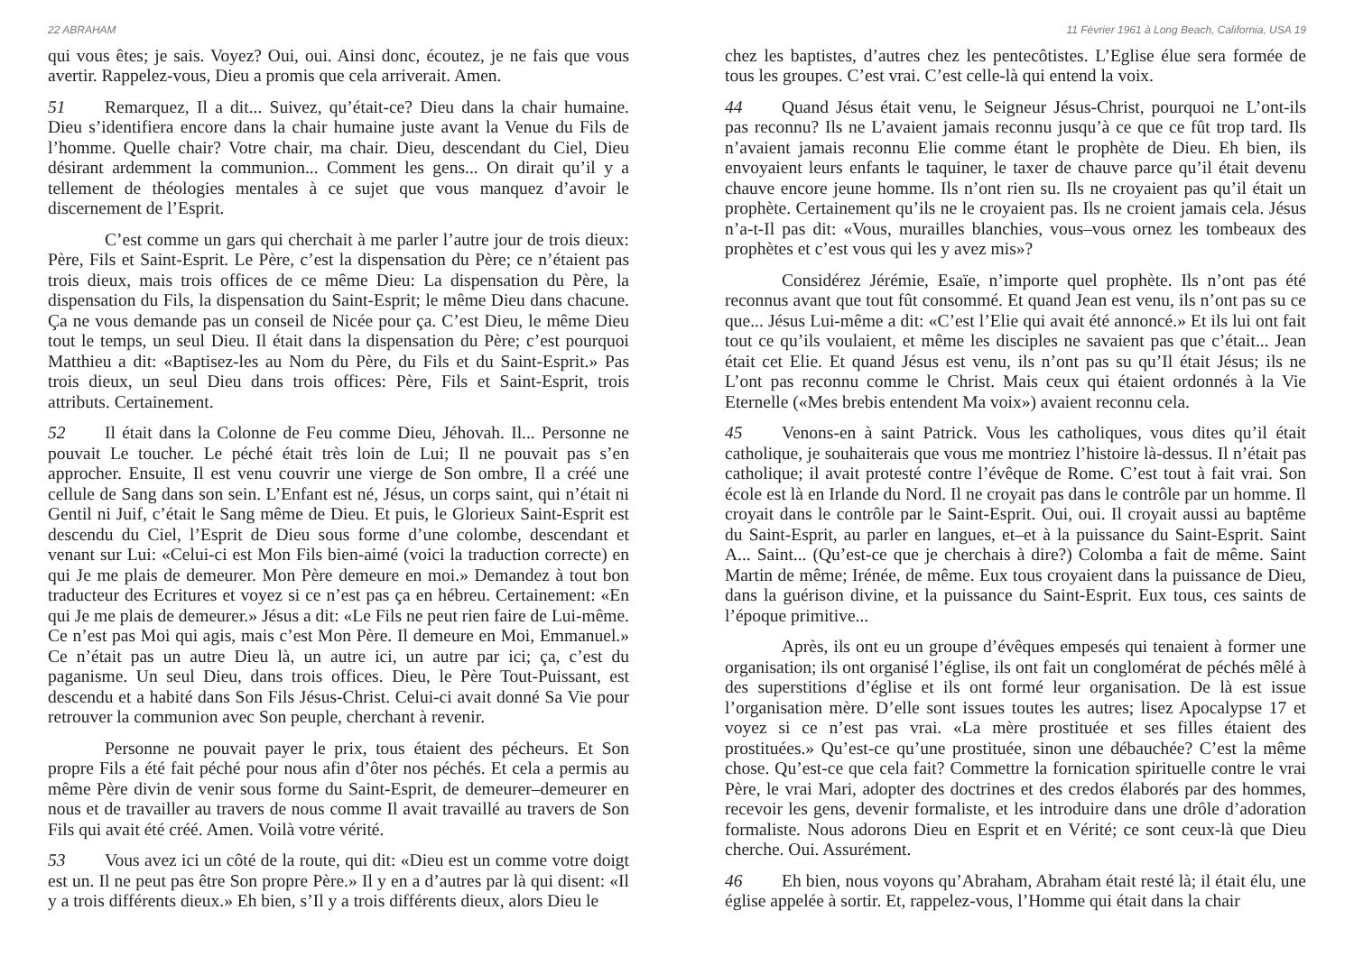22 ABRAHAM
qui vous êtes; je sais. Voyez? Oui, oui. Ainsi donc, écoutez, je ne fais que vous avertir. Rappelez-vous, Dieu a promis que cela arriverait. Amen.
51 Remarquez, Il a dit... Suivez, qu’était-ce? Dieu dans la chair humaine. Dieu s’identifiera encore dans la chair humaine juste avant la Venue du Fils de l’homme. Quelle chair? Votre chair, ma chair. Dieu, descendant du Ciel, Dieu désirant ardemment la communion... Comment les gens... On dirait qu’il y a tellement de théologies mentales à ce sujet que vous manquez d’avoir le discernement de l’Esprit.
C’est comme un gars qui cherchait à me parler l’autre jour de trois dieux: Père, Fils et Saint-Esprit. Le Père, c’est la dispensation du Père; ce n’étaient pas trois dieux, mais trois offices de ce même Dieu: La dispensation du Père, la dispensation du Fils, la dispensation du Saint-Esprit; le même Dieu dans chacune. Ça ne vous demande pas un conseil de Nicée pour ça. C’est Dieu, le même Dieu tout le temps, un seul Dieu. Il était dans la dispensation du Père; c’est pourquoi Matthieu a dit: «Baptisez-les au Nom du Père, du Fils et du Saint-Esprit.» Pas trois dieux, un seul Dieu dans trois offices: Père, Fils et Saint-Esprit, trois attributs. Certainement.
52 Il était dans la Colonne de Feu comme Dieu, Jéhovah. Il... Personne ne pouvait Le toucher. Le péché était très loin de Lui; Il ne pouvait pas s’en approcher. Ensuite, Il est venu couvrir une vierge de Son ombre, Il a créé une cellule de Sang dans son sein. L’Enfant est né, Jésus, un corps saint, qui n’était ni Gentil ni Juif, c’était le Sang même de Dieu. Et puis, le Glorieux Saint-Esprit est descendu du Ciel, l’Esprit de Dieu sous forme d’une colombe, descendant et venant sur Lui: «Celui-ci est Mon Fils bien-aimé (voici la traduction correcte) en qui Je me plais de demeurer. Mon Père demeure en moi.» Demandez à tout bon traducteur des Ecritures et voyez si ce n’est pas ça en hébreu. Certainement: «En qui Je me plais de demeurer.» Jésus a dit: «Le Fils ne peut rien faire de Lui-même. Ce n’est pas Moi qui agis, mais c’est Mon Père. Il demeure en Moi, Emmanuel.» Ce n’était pas un autre Dieu là, un autre ici, un autre par ici; ça, c’est du paganisme. Un seul Dieu, dans trois offices. Dieu, le Père Tout-Puissant, est descendu et a habité dans Son Fils Jésus-Christ. Celui-ci avait donné Sa Vie pour retrouver la communion avec Son peuple, cherchant à revenir.
Personne ne pouvait payer le prix, tous étaient des pécheurs. Et Son propre Fils a été fait péché pour nous afin d’ôter nos péchés. Et cela a permis au même Père divin de venir sous forme du Saint-Esprit, de demeurer–demeurer en nous et de travailler au travers de nous comme Il avait travaillé au travers de Son Fils qui avait été créé. Amen. Voilà votre vérité.
53 Vous avez ici un côté de la route, qui dit: «Dieu est un comme votre doigt est un. Il ne peut pas être Son propre Père.» Il y en a d’autres par là qui disent: «Il y a trois différents dieux.» Eh bien, s’Il y a trois différents dieux, alors Dieu le
11 Février 1961 à Long Beach, California, USA 19
chez les baptistes, d’autres chez les pentecôtistes. L’Eglise élue sera formée de tous les groupes. C’est vrai. C’est celle-là qui entend la voix.
44 Quand Jésus était venu, le Seigneur Jésus-Christ, pourquoi ne L’ont-ils pas reconnu? Ils ne L’avaient jamais reconnu jusqu’à ce que ce fût trop tard. Ils n’avaient jamais reconnu Elie comme étant le prophète de Dieu. Eh bien, ils envoyaient leurs enfants le taquiner, le taxer de chauve parce qu’il était devenu chauve encore jeune homme. Ils n’ont rien su. Ils ne croyaient pas qu’il était un prophète. Certainement qu’ils ne le croyaient pas. Ils ne croient jamais cela. Jésus n’a-t-Il pas dit: «Vous, murailles blanchies, vous–vous ornez les tombeaux des prophètes et c’est vous qui les y avez mis»?
Considérez Jérémie, Esaïe, n’importe quel prophète. Ils n’ont pas été reconnus avant que tout fût consommé. Et quand Jean est venu, ils n’ont pas su ce que... Jésus Lui-même a dit: «C’est l’Elie qui avait été annoncé.» Et ils lui ont fait tout ce qu’ils voulaient, et même les disciples ne savaient pas que c’était... Jean était cet Elie. Et quand Jésus est venu, ils n’ont pas su qu’Il était Jésus; ils ne L’ont pas reconnu comme le Christ. Mais ceux qui étaient ordonnés à la Vie Eternelle («Mes brebis entendent Ma voix») avaient reconnu cela.
45 Venons-en à saint Patrick. Vous les catholiques, vous dites qu’il était catholique, je souhaiterais que vous me montriez l’histoire là-dessus. Il n’était pas catholique; il avait protesté contre l’évêque de Rome. C’est tout à fait vrai. Son école est là en Irlande du Nord. Il ne croyait pas dans le contrôle par un homme. Il croyait dans le contrôle par le Saint-Esprit. Oui, oui. Il croyait aussi au baptême du Saint-Esprit, au parler en langues, et–et à la puissance du Saint-Esprit. Saint A... Saint... (Qu’est-ce que je cherchais à dire?) Colomba a fait de même. Saint Martin de même; Irénée, de même. Eux tous croyaient dans la puissance de Dieu, dans la guérison divine, et la puissance du Saint-Esprit. Eux tous, ces saints de l’époque primitive...
Après, ils ont eu un groupe d’évêques empesés qui tenaient à former une organisation; ils ont organisé l’église, ils ont fait un conglomérat de péchés mêlé à des superstitions d’église et ils ont formé leur organisation. De là est issue l’organisation mère. D’elle sont issues toutes les autres; lisez Apocalypse 17 et voyez si ce n’est pas vrai. «La mère prostituée et ses filles étaient des prostituées.» Qu’est-ce qu’une prostituée, sinon une débauchée? C’est la même chose. Qu’est-ce que cela fait? Commettre la fornication spirituelle contre le vrai Père, le vrai Mari, adopter des doctrines et des credos élaborés par des hommes, recevoir les gens, devenir formaliste, et les introduire dans une drôle d’adoration formaliste. Nous adorons Dieu en Esprit et en Vérité; ce sont ceux-là que Dieu cherche. Oui. Assurément.
46 Eh bien, nous voyons qu’Abraham, Abraham était resté là; il était élu, une église appelée à sortir. Et, rappelez-vous, l’Homme qui était dans la chair